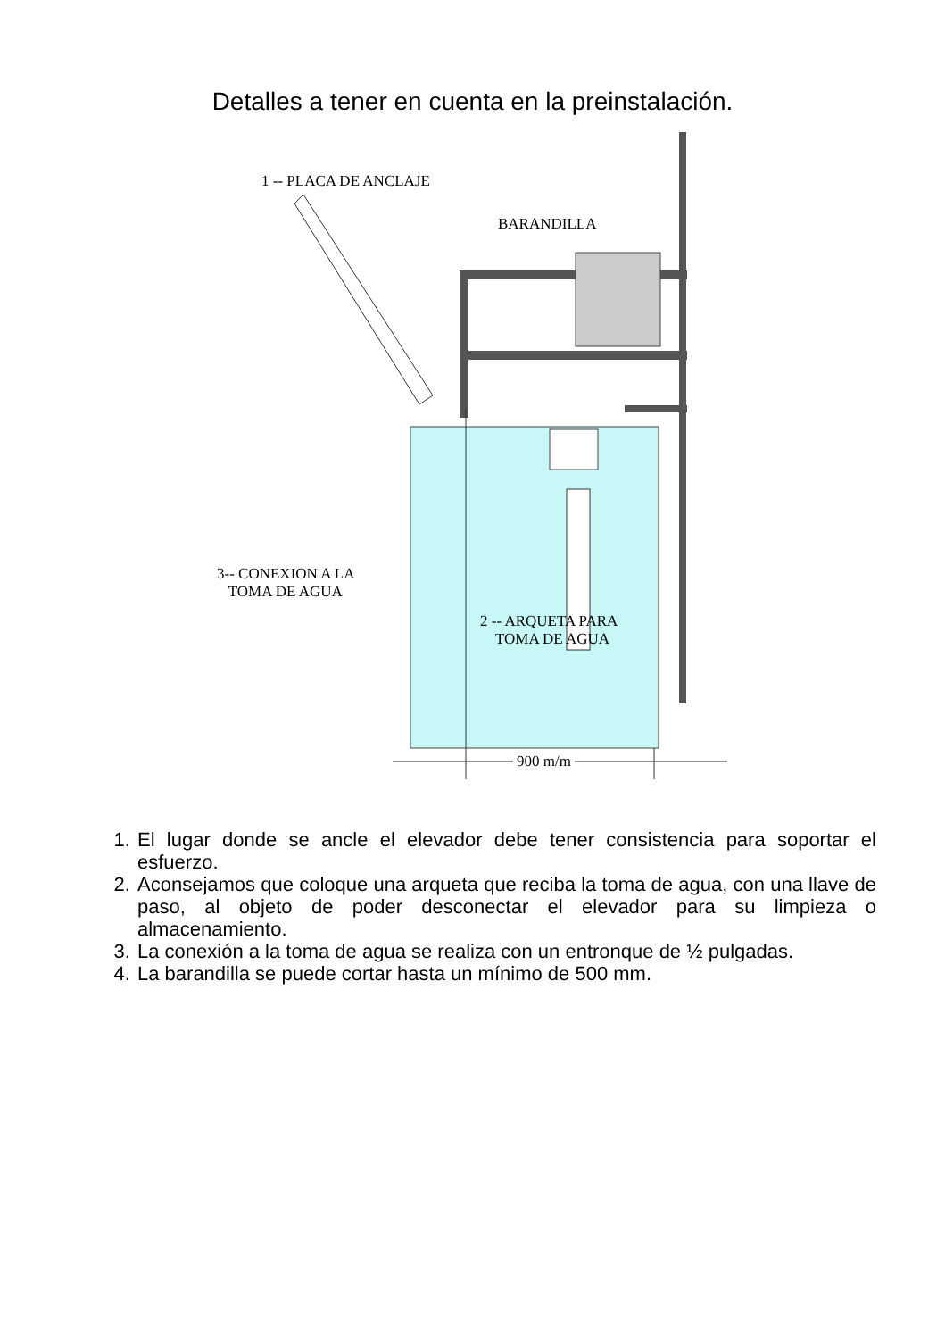Detalles a tener en cuenta en la preinstalación.
1 -- PLACA DE ANCLAJE
BARANDILLA
3-- CONEXION A LA
TOMA DE AGUA
2 -- ARQUETA PARA
TOMA DE AGUA
900 m/m
1. El lugar donde se ancle el elevador debe tener consistencia para soportar el esfuerzo.
2. Aconsejamos que coloque una arqueta que reciba la toma de agua, con una llave de paso, al objeto de poder desconectar el elevador para su limpieza o almacenamiento.
3. La conexión a la toma de agua se realiza con un entronque de ½ pulgadas.
4. La barandilla se puede cortar hasta un mínimo de 500 mm.